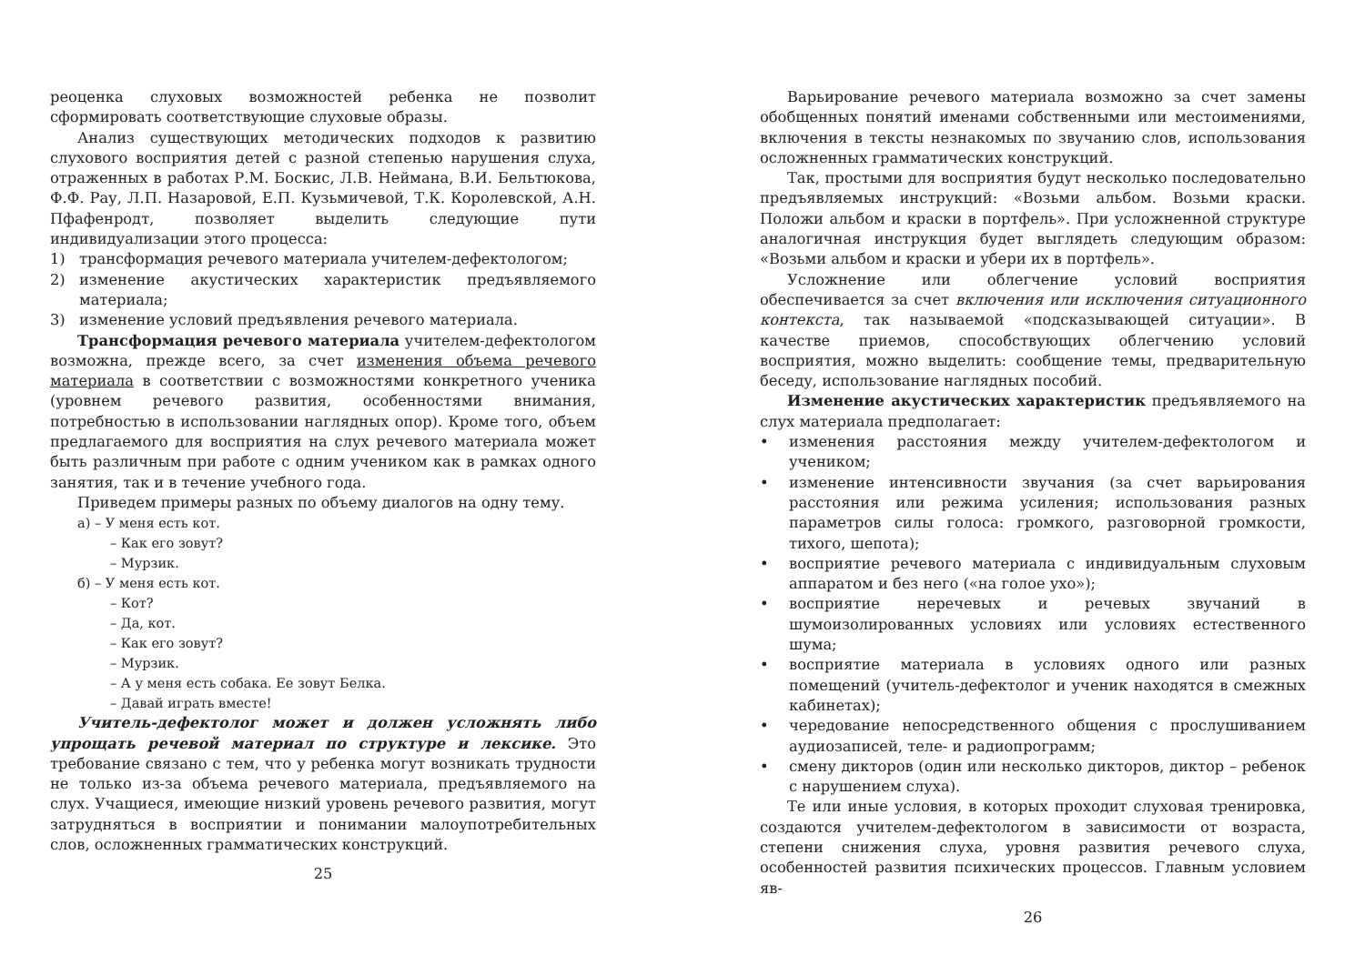реоценка слуховых возможностей ребенка не позволит сформировать соответствующие слуховые образы.
Анализ существующих методических подходов к развитию слухового восприятия детей с разной степенью нарушения слуха, отраженных в работах Р.М. Боскис, Л.В. Неймана, В.И. Бельтюкова, Ф.Ф. Рау, Л.П. Назаровой, Е.П. Кузьмичевой, Т.К. Королевской, А.Н. Пфафенродт, позволяет выделить следующие пути индивидуализации этого процесса:
1) трансформация речевого материала учителем-дефектологом;
2) изменение акустических характеристик предъявляемого материала;
3) изменение условий предъявления речевого материала.
Трансформация речевого материала учителем-дефектологом возможна, прежде всего, за счет изменения объема речевого материала в соответствии с возможностями конкретного ученика (уровнем речевого развития, особенностями внимания, потребностью в использовании наглядных опор). Кроме того, объем предлагаемого для восприятия на слух речевого материала может быть различным при работе с одним учеником как в рамках одного занятия, так и в течение учебного года.
Приведем примеры разных по объему диалогов на одну тему.
а) – У меня есть кот.
– Как его зовут?
– Мурзик.
б) – У меня есть кот.
– Кот?
– Да, кот.
– Как его зовут?
– Мурзик.
– А у меня есть собака. Ее зовут Белка.
– Давай играть вместе!
Учитель-дефектолог может и должен усложнять либо упрощать речевой материал по структуре и лексике. Это требование связано с тем, что у ребенка могут возникать трудности не только из-за объема речевого материала, предъявляемого на слух. Учащиеся, имеющие низкий уровень речевого развития, могут затрудняться в восприятии и понимании малоупотребительных слов, осложненных грамматических конструкций.
25
Варьирование речевого материала возможно за счет замены обобщенных понятий именами собственными или местоимениями, включения в тексты незнакомых по звучанию слов, использования осложненных грамматических конструкций.
Так, простыми для восприятия будут несколько последовательно предъявляемых инструкций: «Возьми альбом. Возьми краски. Положи альбом и краски в портфель». При усложненной структуре аналогичная инструкция будет выглядеть следующим образом: «Возьми альбом и краски и убери их в портфель».
Усложнение или облегчение условий восприятия обеспечивается за счет включения или исключения ситуационного контекста, так называемой «подсказывающей ситуации». В качестве приемов, способствующих облегчению условий восприятия, можно выделить: сообщение темы, предварительную беседу, использование наглядных пособий.
Изменение акустических характеристик предъявляемого на слух материала предполагает:
• изменения расстояния между учителем-дефектологом и учеником;
• изменение интенсивности звучания (за счет варьирования расстояния или режима усиления; использования разных параметров силы голоса: громкого, разговорной громкости, тихого, шепота);
• восприятие речевого материала с индивидуальным слуховым аппаратом и без него («на голое ухо»);
• восприятие неречевых и речевых звучаний в шумоизолированных условиях или условиях естественного шума;
• восприятие материала в условиях одного или разных помещений (учитель-дефектолог и ученик находятся в смежных кабинетах);
• чередование непосредственного общения с прослушиванием аудиозаписей, теле- и радиопрограмм;
• смену дикторов (один или несколько дикторов, диктор – ребенок с нарушением слуха).
Те или иные условия, в которых проходит слуховая тренировка, создаются учителем-дефектологом в зависимости от возраста, степени снижения слуха, уровня развития речевого слуха, особенностей развития психических процессов. Главным условием яв-
26